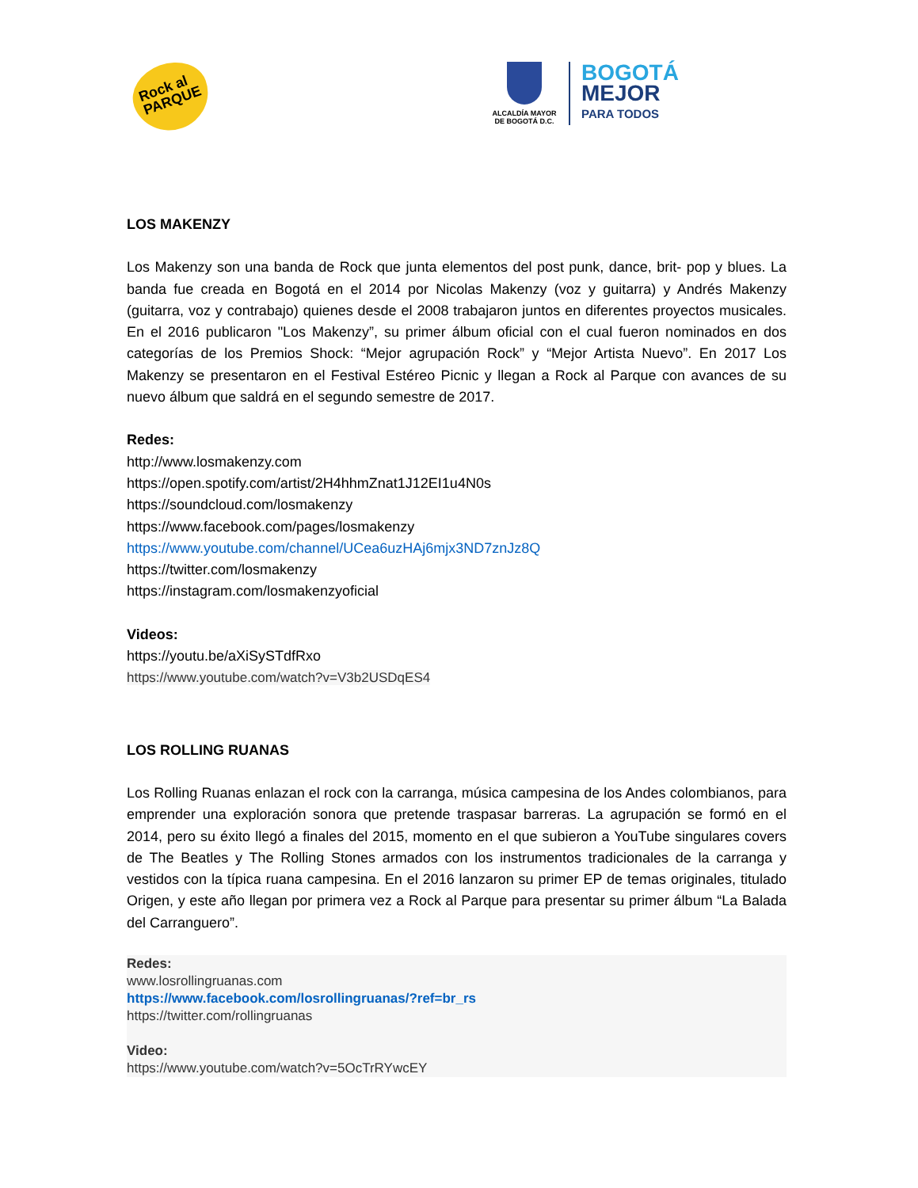Rock al
PARQUE
ALCALDÍA MAYOR
DE BOGOTÁ D.C.
BOGOTÁ
MEJOR
PARA TODOS
LOS MAKENZY
Los Makenzy son una banda de Rock que junta elementos del post punk, dance, brit- pop y blues. La banda fue creada en Bogotá en el 2014 por Nicolas Makenzy (voz y guitarra) y Andrés Makenzy (guitarra, voz y contrabajo) quienes desde el 2008 trabajaron juntos en diferentes proyectos musicales. En el 2016 publicaron "Los Makenzy”, su primer álbum oficial con el cual fueron nominados en dos categorías de los Premios Shock: “Mejor agrupación Rock” y “Mejor Artista Nuevo”. En 2017 Los Makenzy se presentaron en el Festival Estéreo Picnic y llegan a Rock al Parque con avances de su nuevo álbum que saldrá en el segundo semestre de 2017.
Redes:
http://www.losmakenzy.com
https://open.spotify.com/artist/2H4hhmZnat1J12EI1u4N0s
https://soundcloud.com/losmakenzy
https://www.facebook.com/pages/losmakenzy
https://www.youtube.com/channel/UCea6uzHAj6mjx3ND7znJz8Q
https://twitter.com/losmakenzy
https://instagram.com/losmakenzyoficial
Videos:
https://youtu.be/aXiSySTdfRxo
https://www.youtube.com/watch?v=V3b2USDqES4
LOS ROLLING RUANAS
Los Rolling Ruanas enlazan el rock con la carranga, música campesina de los Andes colombianos, para emprender una exploración sonora que pretende traspasar barreras. La agrupación se formó en el 2014, pero su éxito llegó a finales del 2015, momento en el que subieron a YouTube singulares covers de The Beatles y The Rolling Stones armados con los instrumentos tradicionales de la carranga y vestidos con la típica ruana campesina. En el 2016 lanzaron su primer EP de temas originales, titulado Origen, y este año llegan por primera vez a Rock al Parque para presentar su primer álbum “La Balada del Carranguero”.
Redes:
www.losrollingruanas.com
https://www.facebook.com/losrollingruanas/?ref=br_rs
https://twitter.com/rollingruanas
Video:
https://www.youtube.com/watch?v=5OcTrRYwcEY